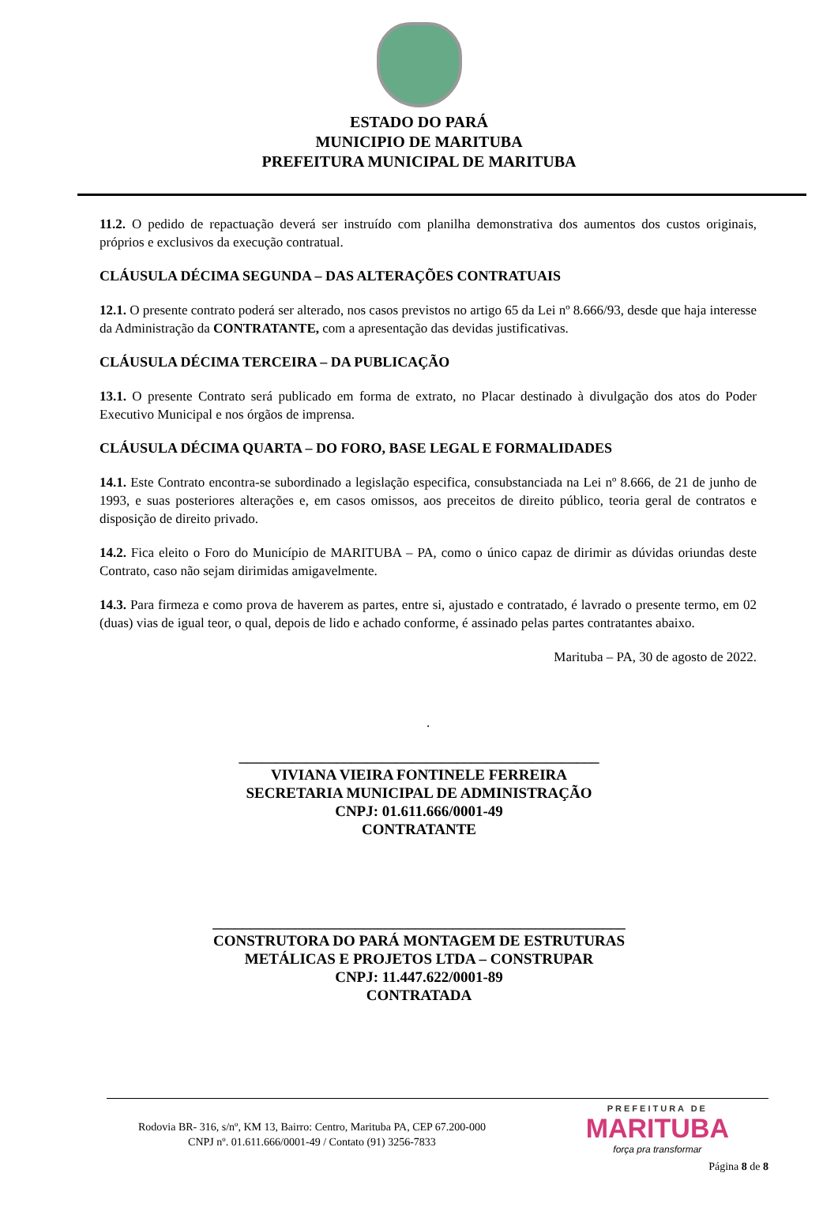ESTADO DO PARÁ
MUNICIPIO DE MARITUBA
PREFEITURA MUNICIPAL DE MARITUBA
11.2. O pedido de repactuação deverá ser instruído com planilha demonstrativa dos aumentos dos custos originais, próprios e exclusivos da execução contratual.
CLÁUSULA DÉCIMA SEGUNDA – DAS ALTERAÇÕES CONTRATUAIS
12.1. O presente contrato poderá ser alterado, nos casos previstos no artigo 65 da Lei nº 8.666/93, desde que haja interesse da Administração da CONTRATANTE, com a apresentação das devidas justificativas.
CLÁUSULA DÉCIMA TERCEIRA – DA PUBLICAÇÃO
13.1. O presente Contrato será publicado em forma de extrato, no Placar destinado à divulgação dos atos do Poder Executivo Municipal e nos órgãos de imprensa.
CLÁUSULA DÉCIMA QUARTA – DO FORO, BASE LEGAL E FORMALIDADES
14.1. Este Contrato encontra-se subordinado a legislação especifica, consubstanciada na Lei nº 8.666, de 21 de junho de 1993, e suas posteriores alterações e, em casos omissos, aos preceitos de direito público, teoria geral de contratos e disposição de direito privado.
14.2. Fica eleito o Foro do Município de MARITUBA – PA, como o único capaz de dirimir as dúvidas oriundas deste Contrato, caso não sejam dirimidas amigavelmente.
14.3. Para firmeza e como prova de haverem as partes, entre si, ajustado e contratado, é lavrado o presente termo, em 02 (duas) vias de igual teor, o qual, depois de lido e achado conforme, é assinado pelas partes contratantes abaixo.
Marituba – PA, 30 de agosto de 2022.
.
________________________________________________
VIVIANA VIEIRA FONTINELE FERREIRA
SECRETARIA MUNICIPAL DE ADMINISTRAÇÃO
CNPJ: 01.611.666/0001-49
CONTRATANTE
_______________________________________________________
CONSTRUTORA DO PARÁ MONTAGEM DE ESTRUTURAS
METÁLICAS E PROJETOS LTDA – CONSTRUPAR
CNPJ: 11.447.622/0001-89
CONTRATADA
Rodovia BR- 316, s/nº, KM 13, Bairro: Centro, Marituba PA, CEP 67.200-000
CNPJ nº. 01.611.666/0001-49 / Contato (91) 3256-7833
PREFEITURA DE
MARITUBA
força pra transformar
Página 8 de 8